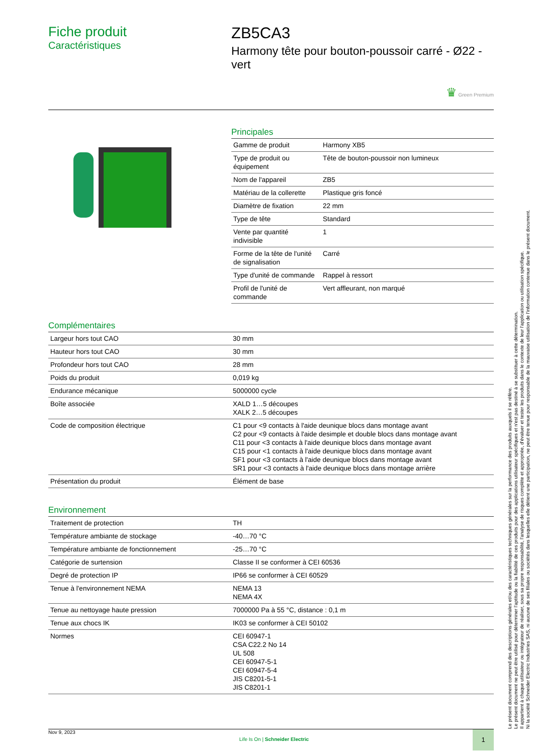Fiche produit
Caractéristiques
ZB5CA3
Harmony tête pour bouton-poussoir carré - Ø22 - vert
♛ Green Premium
Principales
| Gamme de produit | Harmony XB5 |
| Type de produit ou équipement | Tête de bouton-poussoir non lumineux |
| Nom de l'appareil | ZB5 |
| Matériau de la collerette | Plastique gris foncé |
| Diamètre de fixation | 22 mm |
| Type de tête | Standard |
| Vente par quantité indivisible | 1 |
| Forme de la tête de l'unité de signalisation | Carré |
| Type d'unité de commande | Rappel à ressort |
| Profil de l'unité de commande | Vert affleurant, non marqué |
Complémentaires
| Largeur hors tout CAO | 30 mm |
| Hauteur hors tout CAO | 30 mm |
| Profondeur hors tout CAO | 28 mm |
| Poids du produit | 0,019 kg |
| Endurance mécanique | 5000000 cycle |
| Boîte associée | XALD 1…5 découpes XALK 2…5 découpes |
| Code de composition électrique | C1 pour <9 contacts à l'aide deunique blocs dans montage avant C2 pour <9 contacts à l'aide desimple et double blocs dans montage avant C11 pour <3 contacts à l'aide deunique blocs dans montage avant C15 pour <1 contacts à l'aide deunique blocs dans montage avant SF1 pour <3 contacts à l'aide deunique blocs dans montage avant SR1 pour <3 contacts à l'aide deunique blocs dans montage arrière |
| Présentation du produit | Élément de base |
Environnement
| Traitement de protection | TH |
| Température ambiante de stockage | -40…70 °C |
| Température ambiante de fonctionnement | -25…70 °C |
| Catégorie de surtension | Classe II se conformer à CEI 60536 |
| Degré de protection IP | IP66 se conformer à CEI 60529 |
| Tenue à l'environnement NEMA | NEMA 13 NEMA 4X |
| Tenue au nettoyage haute pression | 7000000 Pa à 55 °C, distance : 0,1 m |
| Tenue aux chocs IK | IK03 se conformer à CEI 50102 |
| Normes | CEI 60947-1 CSA C22.2 No 14 UL 508 CEI 60947-5-1 CEI 60947-5-4 JIS C8201-5-1 JIS C8201-1 |
Le présent document comprend des descriptions générales et/ou des caractéristiques techniques générales sur la performance des produits auxquels il se réfère.
Le présent document ne peut être utilisé pour déterminer l'aptitude ou la fiabilité de ces produits pour des applications utilisateur spécifiques et n'est pas destiné à se substituer à cette détermination.
Il appartient à chaque utilisateur ou intégrateur de réaliser, sous sa propre responsabilité, l'analyse de risques complète et appropriée, d'évaluer et tester les produits dans le contexte de leur l'application ou utilisation spécifique.
Ni la société Schneider Electric Industries SAS, ni aucune de ses filiales ou sociétés dans lesquelles elle détient une participation, ne peut être tenue pour responsable de la mauvaise utilisation de l'information contenue dans le présent document.
Nov 9, 2023 Life Is On | Schneider Electric 1